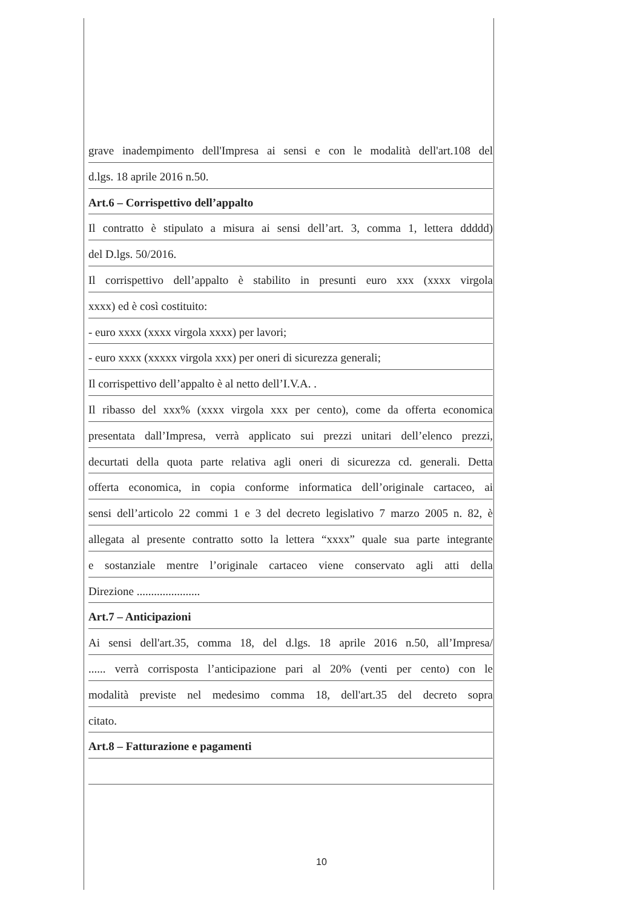grave inadempimento dell'Impresa ai sensi e con le modalità dell'art.108 del
d.lgs. 18 aprile 2016 n.50.
Art.6 – Corrispettivo dell’appalto
Il contratto è stipulato a misura ai sensi dell’art. 3, comma 1, lettera ddddd)
del D.lgs. 50/2016.
Il corrispettivo dell’appalto è stabilito in presunti euro xxx (xxxx virgola
xxxx) ed è così costituito:
- euro xxxx (xxxx virgola xxxx) per lavori;
- euro xxxx (xxxxx virgola xxx) per oneri di sicurezza generali;
Il corrispettivo dell’appalto è al netto dell’I.V.A. .
Il ribasso del xxx% (xxxx virgola xxx per cento), come da offerta economica
presentata dall’Impresa, verrà applicato sui prezzi unitari dell’elenco prezzi,
decurtati della quota parte relativa agli oneri di sicurezza cd. generali. Detta
offerta economica, in copia conforme informatica dell’originale cartaceo, ai
sensi dell’articolo 22 commi 1 e 3 del decreto legislativo 7 marzo 2005 n. 82, è
allegata al presente contratto sotto la lettera “xxxx” quale sua parte integrante
e sostanziale mentre l’originale cartaceo viene conservato agli atti della
Direzione ......................
Art.7 – Anticipazioni
Ai sensi dell'art.35, comma 18, del d.lgs. 18 aprile 2016 n.50, all’Impresa/
...... verrà corrisposta l’anticipazione pari al 20% (venti per cento) con le
modalità previste nel medesimo comma 18, dell'art.35 del decreto sopra
citato.
Art.8 – Fatturazione e pagamenti
10